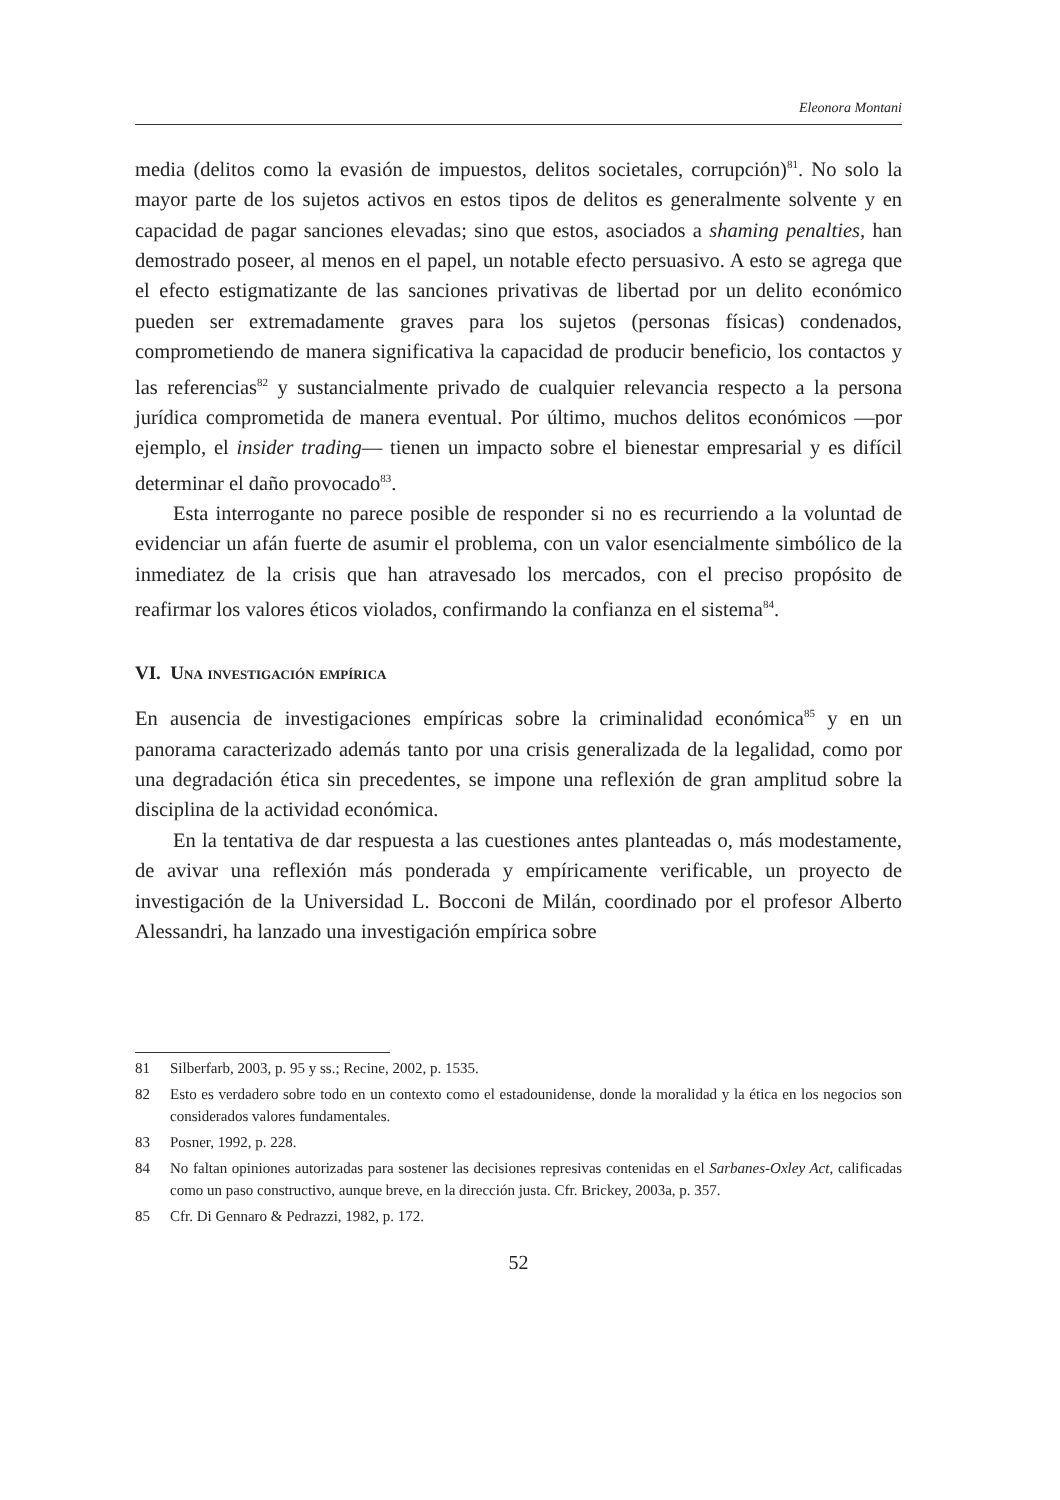Eleonora Montani
media (delitos como la evasión de impuestos, delitos societales, corrupción)<sup>81</sup>. No solo la mayor parte de los sujetos activos en estos tipos de delitos es generalmente solvente y en capacidad de pagar sanciones elevadas; sino que estos, asociados a shaming penalties, han demostrado poseer, al menos en el papel, un notable efecto persuasivo. A esto se agrega que el efecto estigmatizante de las sanciones privativas de libertad por un delito económico pueden ser extremadamente graves para los sujetos (personas físicas) condenados, comprometiendo de manera significativa la capacidad de producir beneficio, los contactos y las referencias<sup>82</sup> y sustancialmente privado de cualquier relevancia respecto a la persona jurídica comprometida de manera eventual. Por último, muchos delitos económicos —por ejemplo, el insider trading— tienen un impacto sobre el bienestar empresarial y es difícil determinar el daño provocado<sup>83</sup>.
Esta interrogante no parece posible de responder si no es recurriendo a la voluntad de evidenciar un afán fuerte de asumir el problema, con un valor esencialmente simbólico de la inmediatez de la crisis que han atravesado los mercados, con el preciso propósito de reafirmar los valores éticos violados, confirmando la confianza en el sistema<sup>84</sup>.
VI. Una investigación empírica
En ausencia de investigaciones empíricas sobre la criminalidad económica<sup>85</sup> y en un panorama caracterizado además tanto por una crisis generalizada de la legalidad, como por una degradación ética sin precedentes, se impone una reflexión de gran amplitud sobre la disciplina de la actividad económica.
En la tentativa de dar respuesta a las cuestiones antes planteadas o, más modestamente, de avivar una reflexión más ponderada y empíricamente verificable, un proyecto de investigación de la Universidad L. Bocconi de Milán, coordinado por el profesor Alberto Alessandri, ha lanzado una investigación empírica sobre
81 Silberfarb, 2003, p. 95 y ss.; Recine, 2002, p. 1535.
82 Esto es verdadero sobre todo en un contexto como el estadounidense, donde la moralidad y la ética en los negocios son considerados valores fundamentales.
83 Posner, 1992, p. 228.
84 No faltan opiniones autorizadas para sostener las decisiones represivas contenidas en el Sarbanes-Oxley Act, calificadas como un paso constructivo, aunque breve, en la dirección justa. Cfr. Brickey, 2003a, p. 357.
85 Cfr. Di Gennaro & Pedrazzi, 1982, p. 172.
52